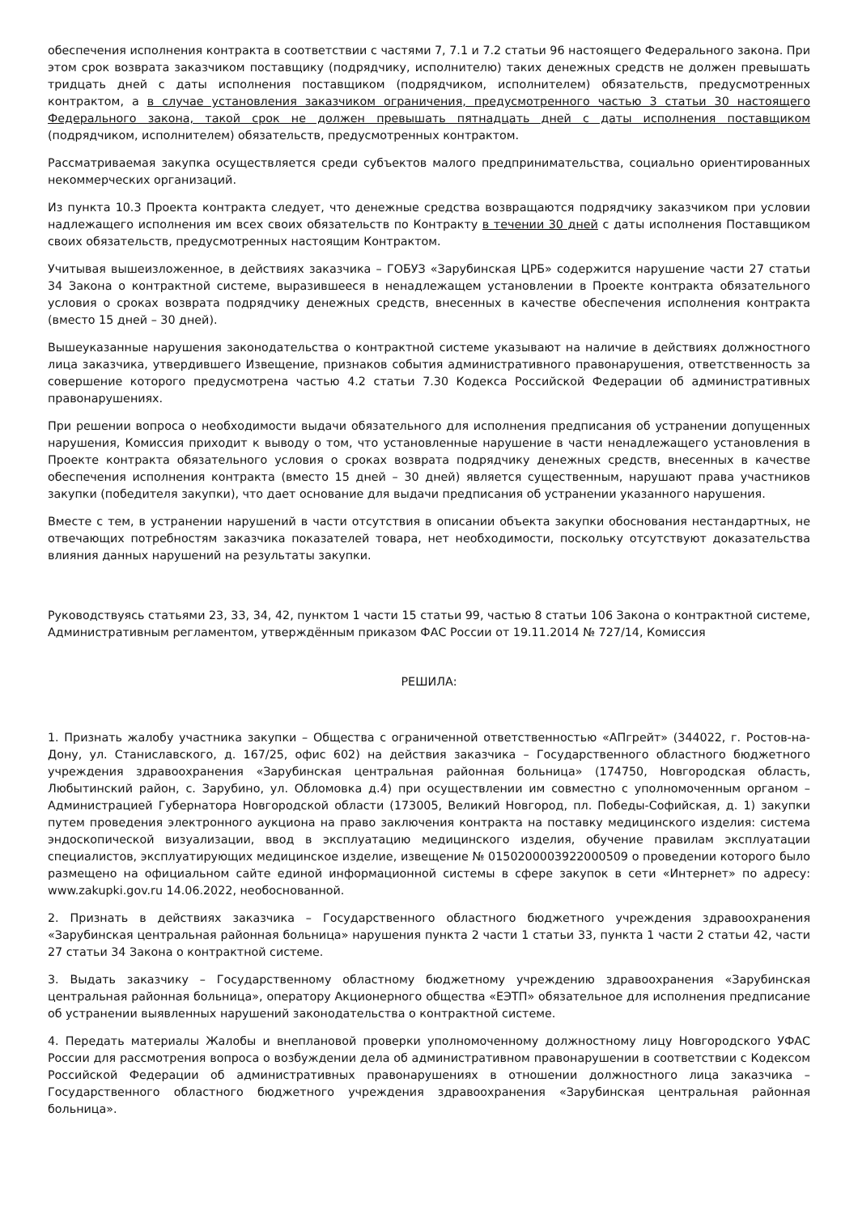обеспечения исполнения контракта в соответствии с частями 7, 7.1 и 7.2 статьи 96 настоящего Федерального закона. При этом срок возврата заказчиком поставщику (подрядчику, исполнителю) таких денежных средств не должен превышать тридцать дней с даты исполнения поставщиком (подрядчиком, исполнителем) обязательств, предусмотренных контрактом, а в случае установления заказчиком ограничения, предусмотренного частью 3 статьи 30 настоящего Федерального закона, такой срок не должен превышать пятнадцать дней с даты исполнения поставщиком (подрядчиком, исполнителем) обязательств, предусмотренных контрактом.
Рассматриваемая закупка осуществляется среди субъектов малого предпринимательства, социально ориентированных некоммерческих организаций.
Из пункта 10.3 Проекта контракта следует, что денежные средства возвращаются подрядчику заказчиком при условии надлежащего исполнения им всех своих обязательств по Контракту в течении 30 дней с даты исполнения Поставщиком своих обязательств, предусмотренных настоящим Контрактом.
Учитывая вышеизложенное, в действиях заказчика – ГОБУЗ «Зарубинская ЦРБ» содержится нарушение части 27 статьи 34 Закона о контрактной системе, выразившееся в ненадлежащем установлении в Проекте контракта обязательного условия о сроках возврата подрядчику денежных средств, внесенных в качестве обеспечения исполнения контракта (вместо 15 дней – 30 дней).
Вышеуказанные нарушения законодательства о контрактной системе указывают на наличие в действиях должностного лица заказчика, утвердившего Извещение, признаков события административного правонарушения, ответственность за совершение которого предусмотрена частью 4.2 статьи 7.30 Кодекса Российской Федерации об административных правонарушениях.
При решении вопроса о необходимости выдачи обязательного для исполнения предписания об устранении допущенных нарушения, Комиссия приходит к выводу о том, что установленные нарушение в части ненадлежащего установления в Проекте контракта обязательного условия о сроках возврата подрядчику денежных средств, внесенных в качестве обеспечения исполнения контракта (вместо 15 дней – 30 дней) является существенным, нарушают права участников закупки (победителя закупки), что дает основание для выдачи предписания об устранении указанного нарушения.
Вместе с тем, в устранении нарушений в части отсутствия в описании объекта закупки обоснования нестандартных, не отвечающих потребностям заказчика показателей товара, нет необходимости, поскольку отсутствуют доказательства влияния данных нарушений на результаты закупки.
Руководствуясь статьями 23, 33, 34, 42, пунктом 1 части 15 статьи 99, частью 8 статьи 106 Закона о контрактной системе, Административным регламентом, утверждённым приказом ФАС России от 19.11.2014 № 727/14, Комиссия
РЕШИЛА:
1. Признать жалобу участника закупки – Общества с ограниченной ответственностью «АПгрейт» (344022, г. Ростов-на-Дону, ул. Станиславского, д. 167/25, офис 602) на действия заказчика – Государственного областного бюджетного учреждения здравоохранения «Зарубинская центральная районная больница» (174750, Новгородская область, Любытинский район, с. Зарубино, ул. Обломовка д.4) при осуществлении им совместно с уполномоченным органом – Администрацией Губернатора Новгородской области (173005, Великий Новгород, пл. Победы-Софийская, д. 1) закупки путем проведения электронного аукциона на право заключения контракта на поставку медицинского изделия: система эндоскопической визуализации, ввод в эксплуатацию медицинского изделия, обучение правилам эксплуатации специалистов, эксплуатирующих медицинское изделие, извещение № 0150200003922000509 о проведении которого было размещено на официальном сайте единой информационной системы в сфере закупок в сети «Интернет» по адресу: www.zakupki.gov.ru 14.06.2022, необоснованной.
2. Признать в действиях заказчика – Государственного областного бюджетного учреждения здравоохранения «Зарубинская центральная районная больница» нарушения пункта 2 части 1 статьи 33, пункта 1 части 2 статьи 42, части 27 статьи 34 Закона о контрактной системе.
3. Выдать заказчику – Государственному областному бюджетному учреждению здравоохранения «Зарубинская центральная районная больница», оператору Акционерного общества «ЕЭТП» обязательное для исполнения предписание об устранении выявленных нарушений законодательства о контрактной системе.
4. Передать материалы Жалобы и внеплановой проверки уполномоченному должностному лицу Новгородского УФАС России для рассмотрения вопроса о возбуждении дела об административном правонарушении в соответствии с Кодексом Российской Федерации об административных правонарушениях в отношении должностного лица заказчика – Государственного областного бюджетного учреждения здравоохранения «Зарубинская центральная районная больница».